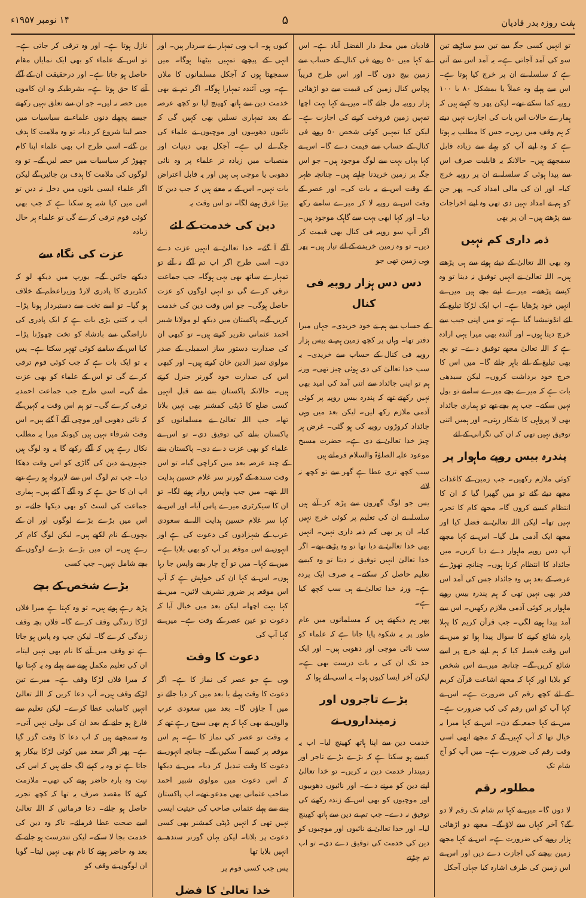ہفت روزہ بدر قادیان ۵ ۱۴ نومبر ۱۹۵۷ء
تو انہیں کسی جگہ سے تین سو ساڑھے تین سو کی آمد آجاتی ہے۔ یہ آمد اس سے آتی ہے کہ سلسلہ نے ان پر خرچ کیا ہوتا ہے۔ اس سے پہلے وہ عملاً یا بمشکل ۸۰ یا ۱۰۰ روپیہ کما سکتے تھے۔ لیکن پھر وہ کہتے ہیں کہ ہمارے حالات اس بات کی اجازت نہیں دیتے کہ ہم وقف میں رہیں۔ جس کا مطلب یہ ہوتا ہے کہ وہ اپنے آپ کو پہلے سے زیادہ قابل سمجھتے ہیں۔ حالانکہ یہ قابلیت صرف اس سے پیدا ہوئی کہ سلسلہ نے ان پر روپیہ خرچ کیا۔ اور ان کی مالی امداد کی۔ پھر جن کو ہم نے امداد نہیں دی تھی وہ اپنے اخراجات سے پڑھتے ہیں۔ ان پر بھی
ذمہ داری کم نہیں
وہ بھی اللہ تعالیٰ کے دیئے ہوئے سے ہی پڑھتے ہیں۔ اللہ تعالیٰ نے انہیں توفیق نہ دینا تو وہ کیسے پڑھتے۔ میرے اپنے بچے ہیں میں نے انہیں خود پڑھایا ہے۔ اب ایک لڑکا تبلیغ کے لئے انڈونیشیا گیا ہے۔ تو میں اپنی جیب سے خرچ دیتا ہوں۔ اور آئندہ بھی میرا یہی ارادہ ہے کہ اللہ تعالیٰ مجھے توفیق دے۔ تو بچہ بھی تبلیغ کے لئے باہر جائے گا۔ میں اس کا خرچ خود برداشت کروں۔ لیکن سیدھی بات ہے کہ میرے بچے میرے سامنے تو بول نہیں سکتے۔ جب ہم بچے تھے تو ہماری جائداد بھی لا پرواہی کا شکار رہتی۔ اور ہمیں اتنی توفیق نہیں تھی کہ ان کی نگرانی کے لئے
پندرہ بیس روپے ماہوار پر
کوئی ملازم رکھیں۔ جب زمین کے کاغذات مجھے دیئے گئے تو میں گھبرا گیا کہ ان کا انتظام کیسے کروں گا۔ مجھے کام کا تجربہ نہیں تھا۔ لیکن اللہ تعالیٰ نے فضل کیا اور مجھے ایک آدمی مل گیا۔ اس نے کہا مجھے آپ دس روپیہ ماہوار دے دیا کریں۔ میں جائداد کا انتظام کرتا ہوں۔ چنانچہ تھوڑے عرصہ کے بعد ہی وہ جائداد جس کی آمد اس قدر بھی نہیں تھی کہ ہم پندرہ بیس روپے ماہوار پر کوئی آدمی ملازم رکھیں۔ اس سے آمد پیدا ہونے لگی۔ جب قرآن کریم کا پہلا پارہ شائع کرنے کا سوال پیدا ہوا تو میں نے اس وقت فیصلہ کیا کہ ہم اپنے خرچ پر اسے شائع کریں گے۔ چنانچہ میں نے اس شخص کو بلایا اور کہا کہ مجھے اشاعت قرآن کریم کے لئے کچھ رقم کی ضرورت ہے۔ اس نے کہا آپ کو اس رقم کی کب ضرورت ہے۔ میں نے کہا جمعہ کے دن۔ اس نے کہا میرا یہ خیال تھا کہ آپ کہیں گے کہ مجھے ابھی اسی وقت رقم کی ضرورت ہے۔ میں آپ کو آج شام تک
مطلوبہ رقم
لا دوں گا۔ میں نے کہا تم شام تک رقم لا دو گے؟ آخر کہاں سے لاؤ گے۔ مجھے دو اڑھائی ہزار روپے کی ضرورت ہے۔ اس نے کہا مجھے زمین بیچنے کی اجازت دے دیں اور اس نے اس زمین کی طرف اشارہ کیا جہاں آجکل
قادیان میں محلہ دار الفضل آباد ہے۔ اس نے کہا میں ۵۰ روپے فی کنال کے حساب سے زمین بیچ دوں گا۔ اور اس طرح قریباً پچاس کنال زمین کی قیمت سے دو اڑھائی ہزار روپیہ مل جائے گا۔ میں نے کہا بہت اچھا تمہیں زمین فروخت کرنے کی اجازت ہے۔ لیکن کیا تمہیں کوئی شخص ۵۰ روپے فی کنال کے حساب سے قیمت دے گا۔ اس نے کہا یہاں بہت سے لوگ موجود ہیں۔ جو اس جگہ پر زمین خریدنا چاہتے ہیں۔ چنانچہ ظہر کے وقت اس نے یہ بات کی۔ اور عصر کے وقت اس نے روپیہ لا کر میرے سامنے رکھ دیا۔ اور کہا ابھی بہت سے گاہک موجود ہیں۔ اگر آپ سو روپیہ فی کنال بھی قیمت کر دیں۔ تو وہ زمین خریدنے کے لئے تیار ہیں۔ پھر وہی زمین تھی جو
دس دس ہزار روپیہ فی کنال
کے حساب سے ہم نے خود خریدی۔ جہاں میرا دفتر تھا۔ وہاں پر کچھ زمین ہم نے بیس ہزار روپیہ فی کنال کے حساب سے خریدی۔ یہ سب خدا تعالیٰ کی دی ہوئی چیز تھی۔ ورنہ ہم تو اپنی جائداد سے اتنی آمد کی امید بھی نہیں رکھتے تھے کہ پندرہ بیس روپیہ پر کوئی آدمی ملازم رکھ لیں۔ لیکن بعد میں وہی جائداد کروڑوں روپیہ کی ہو گئی۔ غرض ہر چیز خدا تعالیٰ نے دی ہے۔ حضرت مسیح موعود علیہ الصلوٰۃ والسلام فرماتے ہیں
سب کچھ تری عطا ہے گھر سے تو کچھ نہ لائے
یس جو لوگ گھروں سے پڑھ کر آتے ہیں سلسلہ نے ان کی تعلیم پر کوئی خرچ نہیں کیا۔ ان پر بھی کم ذمہ داری نہیں۔ انہیں بھی خدا تعالیٰ نے دیا تھا تو وہ پڑھے تھے۔ اگر خدا تعالیٰ انہیں توفیق نہ دیتا تو وہ کیسے تعلیم حاصل کر سکتے۔ یہ صرف ایک پردہ ہے۔ ورنہ خدا تعالیٰ نے ہی سب کچھ کیا ہے۔
پھر ہم دیکھتے ہیں کہ مسلمانوں میں عام طور پر یہ شکوہ پایا جاتا ہے کہ علماء کو سب نائی موچی اور دھوبی ہیں۔ اور ایک حد تک ان کی یہ بات درست بھی ہے۔ لیکن آخر ایسا کیوں ہوا۔ یہ اسی لئے ہوا کہ
بڑے تاجروں اور زمینداروں نے
خدمت دین سے اپنا ہاتھ کھینچ لیا۔ اب یہ کیسے ہو سکتا ہے کہ بڑے بڑے تاجر اور زمیندار خدمت دین نہ کریں۔ تو خدا تعالیٰ اپنے دین کو مرنے دے۔ اور نائیوں دھوبیوں اور موچیوں کو بھی اس کے زندہ رکھنے کی توفیق نہ دے۔ جب تم نے دین سے ہاتھ کھینچ لیا۔ اور خدا تعالیٰ نے نائیوں اور موچیوں کو دین کی خدمت کی توفیق دے دی۔ تو اب تم چڑتے
کیوں ہو۔ اب وہی تمہارے سردار ہیں۔ اور انہی کے پیچھے تمہیں بیٹھنا ہوگا۔ میں سمجھتا ہوں کہ آجکل مسلمانوں کا ملاں ہے۔ وہی آئندہ تمہارا ہوگا۔ اگر تم نے بھی خدمت دین سے ہاتھ کھینچ لیا تو کچھ عرصہ کے بعد تمہاری نسلیں بھی کہیں گی کہ نائیوں دھوبیوں اور موچیوں نے علماء کی جگہ لے لی ہے۔ آجکل بھی دینیات اور منصبات میں زیادہ تر علماء پر وہ نائی دھوبی یا موچی ہی ہیں اور یہ قابل اعتراض بات نہیں۔ اس کے یہ معنے ہیں کہ جب دین کا بیڑا غرق ہونے لگا۔ تو اس وقت یہ
دین کی خدمت کے لئے
آگے آ گئے۔ خدا تعالیٰ نے انہیں عزت دے دی۔ اسی طرح اگر اب تم آگے نہ آئے تو تمہارے ساتھ بھی یہی ہوگا۔ جب جماعت ترقی کرے گی تو انہی لوگوں کو عزت حاصل ہوگی۔ جو اس وقت دین کی خدمت کریں گے۔ پاکستان میں دیکھ لو مولانا شبیر احمد عثمانی تقریر کرتے ہیں۔ تو کبھی ان کی صدارت دستور ساز اسمبلی کے صدر مولوی تمیز الدین خان کرتے ہیں۔ اور کبھی اس کی صدارت خود گورنر جنرل کرتے ہیں۔ حالانکہ پاکستان بننے سے قبل انہیں کسی ضلع کا ڈپٹی کمشنر بھی نہیں بلاتا تھا۔ جب اللہ تعالیٰ نے مسلمانوں کو پاکستان بنانے کی توفیق دی۔ تو اس نے علماء کو بھی عزت دے دی۔ پاکستان بننے کے چند عرصہ بعد میں کراچی گیا۔ تو اس وقت سندھ کے گورنر سر غلام حسین ہدایت اللہ تھے۔ میں جب واپس روانہ ہونے لگا۔ تو ان کا سیکرٹری میرے پاس آیا۔ اور اس نے کہا سر غلام حسین ہدایت اللہ نے سعودی عرب کے شہزادوں کی دعوت کی ہے اور انہوں نے اس موقعہ پر آپ کو بھی بلایا ہے۔ میں نے کہا۔ میں تو آج چار بجے واپس جا رہا ہوں۔ اس نے کہا ان کی خواہش ہے کہ آپ اس موقعہ پر ضرور تشریف لائیں۔ میں نے کہا بہت اچھا۔ لیکن بعد میں خیال آیا کہ دعوت تو عین عصر کے وقت ہے۔ میں نے کہا آپ کی
دعوت کا وقت
وہی ہے جو عصر کی نماز کا ہے۔ اگر دعوت کا وقت پہلے یا بعد میں کر دیا جائے تو میں آ جاؤں گا۔ بعد میں سعودی عرب والوں نے بھی کہا کہ ہم بھی سوچ رہے تھے کہ یہ وقت تو عصر کی نماز کا ہے۔ ہم اس موقعہ پر کیسے آ سکیں گے۔ چنانچہ انہوں نے دعوت کا وقت تبدیل کر دیا۔ میں نے دیکھا کہ اس دعوت میں مولوی شبیر احمد صاحب عثمانی بھی مدعو تھے۔ اب پاکستان بننے سے پہلے عثمانی صاحب کی حیثیت ایسی نہیں تھی کہ انہیں ڈپٹی کمشنر بھی کسی دعوت پر بلاتا۔ لیکن یہاں گورنر سندھ نے انہیں بلایا تھا
پس جب کسی قوم پر
خدا تعالیٰ کا فضل
نازل ہوتا ہے۔ اور وہ ترقی کر جاتی ہے۔ تو اس کے علماء کو بھی ایک نمایاں مقام حاصل ہو جاتا ہے۔ اور درحقیقت ان کے آگے آنے کا حق ہوتا ہے۔ بشرطیکہ وہ ان کاموں میں حصہ نہ لیں۔ جو ان سے تعلق نہیں رکھتے جیسے پچھلے دنوں علماء نے سیاسیات میں حصہ لینا شروع کر دیا۔ تو وہ ملامت کا ہدف بن گئے۔ اسی طرح اب بھی علماء اپنا کام چھوڑ کر سیاسیات میں حصہ لیں گے۔ تو وہ لوگوں کی ملامت کا ہدف بن جائیں گے لیکن اگر علماء ایسی باتوں میں دخل نہ دیں تو اس میں کیا شبہ ہو سکتا ہے کہ جب بھی کوئی قوم ترقی کرے گی تو علماء ہر حال زیادہ
عزت کی نگاہ سے
دیکھے جائیں گے۔ یورپ میں دیکھ لو کہ کنٹربری کا پادری لارڈ وزیراعظم کے خلاف ہو گیا۔ تو اسے تخت سے دستبردار ہونا پڑا۔ اب یہ کتنی بڑی بات ہے کہ ایک پادری کی ناراضگی سے بادشاہ کو تخت چھوڑنا پڑا۔ کیا اس کے سامنے کوئی ٹھہر سکتا ہے۔ پس یہ تو ایک بات ہے کہ جب کوئی قوم ترقی کرے گی تو اس کے علماء کو بھی عزت ملے گی۔ اسی طرح جب جماعت احمدیہ ترقی کرے گی۔ تو ہم اس وقت یہ کہیں گے کہ نائی دھوبی اور موچی آگے آ گئے ہیں۔ اس وقت شرفاء نہیں ہیں کیونکہ میرا یہ مطلب نکال رہے ہیں کہ آگے رکھے گا یہ وہ لوگ ہیں جنہوں نے دین کی گاڑی کو اس وقت دھکا دیا۔ جب تم لوگ اس سے لاپرواہ ہو رہے تھے اب ان کا حق ہے کہ وہ آگے آ گئے ہیں۔ ہماری جماعت کی لسٹ کو بھی دیکھا جائے۔ تو اس میں بڑے بڑے لوگوں اور ان کے بچوں کے نام لکھے ہیں۔ لیکن لوگ کام کر رہے ہیں۔ ان میں بڑے بڑے لوگوں کے بچے شامل نہیں۔ جب کسی
بڑے شخص کے بچے
پڑھ رہے ہوتے ہیں۔ تو وہ کہتا ہے میرا فلاں لڑکا زندگی وقف کرے گا۔ فلاں بچہ وقف زندگی کرے گا۔ لیکن جب وہ پاس ہو جاتا ہے تو وقف میں آنے کا نام بھی نہیں لیتا۔ ان کی تعلیم مکمل ہونے سے پہلے وہ یہ کہتا تھا کہ میرا فلاں لڑکا وقف ہے۔ میرے تین لڑکے وقف ہیں۔ آپ دعا کریں کہ اللہ تعالیٰ انہیں کامیابی عطا کرے۔ لیکن تعلیم سے فارغ ہو جانے کے بعد ان کی بولی نہیں آتی۔ وہ سمجھتے ہیں کہ اب دعا کا وقت گزر گیا ہے۔ پھر اگر سعد میں کوئی لڑکا بیکار ہو جاتا ہے تو وہ یہ کہنے لگ جاتے ہیں کہ اس کی نیت وہ بارہ حاضر ہونے کی تھی۔ ملازمت کرنے کا مقصد صرف یہ تھا کہ کچھ تجربہ حاصل ہو جائے۔ دعا فرمائیں کہ اللہ تعالیٰ اسے صحت عطا فرمائے۔ تاکہ وہ دین کی خدمت بجا لا سکے۔ لیکن تندرست ہو جانے کے بعد وہ حاضر ہونے کا نام بھی نہیں لیتا۔ گویا ان لوگوں نے وقف کو